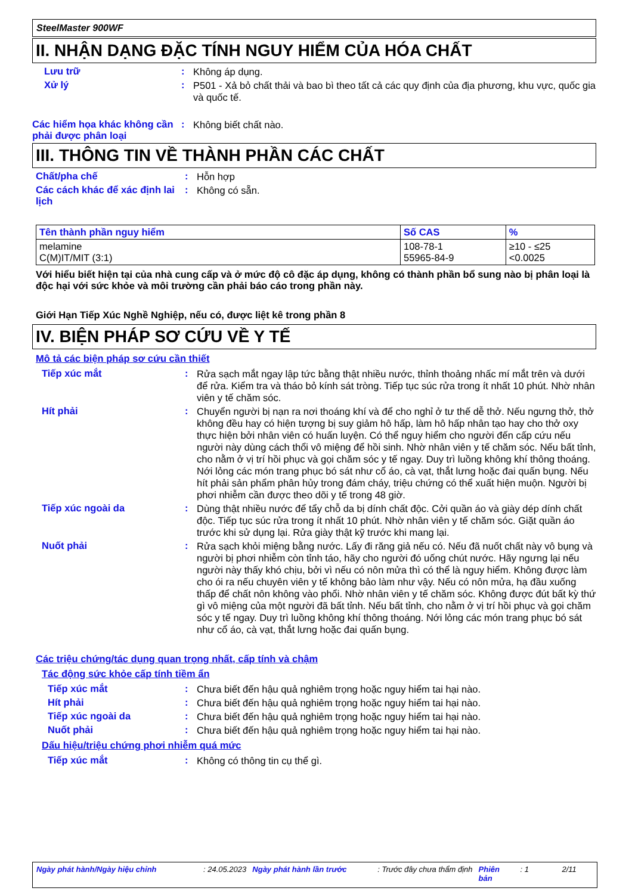SteelMaster 900WF
II. NHẬN DẠNG ĐẶC TÍNH NGUY HIỂM CỦA HÓA CHẤT
Lưu trữ :
Không áp dụng.
Xử lý :
P501 - Xả bỏ chất thải và bao bì theo tất cả các quy định của địa phương, khu vực, quốc gia và quốc tế.
Các hiểm họa khác không cần phải được phân loại
:
Không biết chất nào.
III. THÔNG TIN VỀ THÀNH PHẦN CÁC CHẤT
Chất/pha chế :
Hỗn hợp
Các cách khác để xác định lai lịch
:
Không có sẵn.
| Tên thành phần nguy hiểm | Số CAS | % |
| --- | --- | --- |
| melamine C(M)IT/MIT (3:1) | 108-78-1 55965-84-9 | ≥10 - ≤25 <0.0025 |
Với hiểu biết hiện tại của nhà cung cấp và ở mức độ cô đặc áp dụng, không có thành phần bổ sung nào bị phân loại là độc hại với sức khỏe và môi trường cần phải báo cáo trong phần này.
Giới Hạn Tiếp Xúc Nghề Nghiệp, nếu có, được liệt kê trong phần 8
IV. BIỆN PHÁP SƠ CỨU VỀ Y TẾ
Mô tả các biện pháp sơ cứu cần thiết
Tiếp xúc mắt :
Rửa sạch mắt ngay lập tức bằng thật nhiều nước, thỉnh thoảng nhấc mí mắt trên và dưới để rửa. Kiểm tra và tháo bỏ kính sát tròng. Tiếp tục súc rửa trong ít nhất 10 phút. Nhờ nhân viên y tế chăm sóc.
Hít phải :
Chuyển người bị nạn ra nơi thoáng khí và để cho nghỉ ở tư thế dễ thở. Nếu ngưng thở, thở không đều hay có hiện tượng bị suy giảm hô hấp, làm hô hấp nhân tạo hay cho thở oxy thực hiện bởi nhân viên có huấn luyện. Có thể nguy hiểm cho người đến cấp cứu nếu người này dùng cách thổi vô miệng để hồi sinh. Nhờ nhân viên y tế chăm sóc. Nếu bất tỉnh, cho nằm ở vị trí hồi phục và gọi chăm sóc y tế ngay. Duy trì luồng không khí thông thoáng. Nới lỏng các món trang phục bó sát như cổ áo, cà vạt, thắt lưng hoặc đai quấn bụng. Nếu hít phải sản phẩm phân hủy trong đám cháy, triệu chứng có thể xuất hiện muộn. Người bị phơi nhiễm cần được theo dõi y tế trong 48 giờ.
Tiếp xúc ngoài da :
Dùng thật nhiều nước để tẩy chỗ da bị dính chất độc. Cởi quần áo và giày dép dính chất độc. Tiếp tục súc rửa trong ít nhất 10 phút. Nhờ nhân viên y tế chăm sóc. Giặt quần áo trước khi sử dụng lại. Rửa giày thật kỹ trước khi mang lại.
Nuốt phải :
Rửa sạch khỏi miệng bằng nước. Lấy đi răng giả nếu có. Nếu đã nuốt chất này vô bụng và người bị phơi nhiễm còn tỉnh táo, hãy cho người đó uống chút nước. Hãy ngưng lại nếu người này thấy khó chịu, bởi vì nếu có nôn mửa thì có thể là nguy hiểm. Không được làm cho ói ra nếu chuyên viên y tế không bảo làm như vậy. Nếu có nôn mửa, hạ đầu xuống thấp để chất nôn không vào phổi. Nhờ nhân viên y tế chăm sóc. Không được đút bất kỳ thứ gì vô miệng của một người đã bất tỉnh. Nếu bất tỉnh, cho nằm ở vị trí hồi phục và gọi chăm sóc y tế ngay. Duy trì luồng không khí thông thoáng. Nới lỏng các món trang phục bó sát như cổ áo, cà vạt, thắt lưng hoặc đai quấn bụng.
Các triệu chứng/tác dụng quan trọng nhất, cấp tính và chậm
Tác động sức khỏe cấp tính tiềm ẩn
Tiếp xúc mắt :
Chưa biết đến hậu quả nghiêm trọng hoặc nguy hiểm tai hại nào.
Hít phải :
Chưa biết đến hậu quả nghiêm trọng hoặc nguy hiểm tai hại nào.
Tiếp xúc ngoài da :
Chưa biết đến hậu quả nghiêm trọng hoặc nguy hiểm tai hại nào.
Nuốt phải :
Chưa biết đến hậu quả nghiêm trọng hoặc nguy hiểm tai hại nào.
Dấu hiệu/triệu chứng phơi nhiễm quá mức
Tiếp xúc mắt :
Không có thông tin cụ thể gì.
Ngày phát hành/Ngày hiệu chỉnh: 24.05.2023 Ngày phát hành lần trước: Trước đây chưa thẩm định Phiên bản: 1 2/11